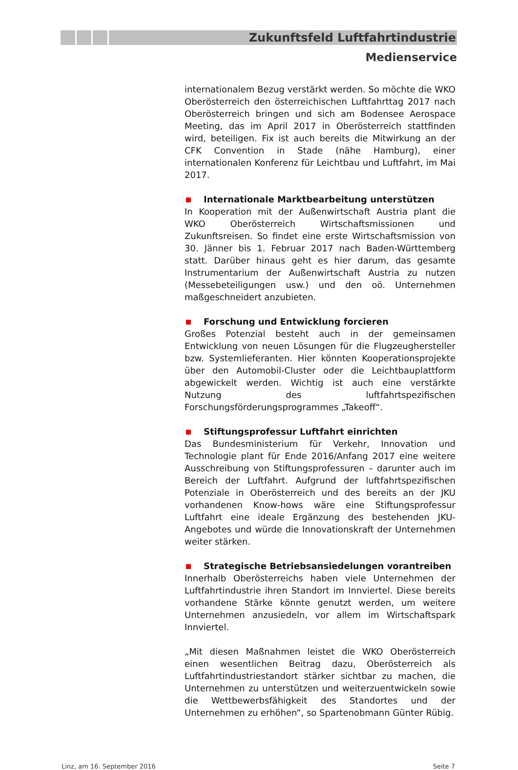Zukunftsfeld Luftfahrtindustrie
Medienservice
internationalem Bezug verstärkt werden. So möchte die WKO Oberösterreich den österreichischen Luftfahrttag 2017 nach Oberösterreich bringen und sich am Bodensee Aerospace Meeting, das im April 2017 in Oberösterreich stattfinden wird, beteiligen. Fix ist auch bereits die Mitwirkung an der CFK Convention in Stade (nähe Hamburg), einer internationalen Konferenz für Leichtbau und Luftfahrt, im Mai 2017.
Internationale Marktbearbeitung unterstützen
In Kooperation mit der Außenwirtschaft Austria plant die WKO Oberösterreich Wirtschaftsmissionen und Zukunftsreisen. So findet eine erste Wirtschaftsmission von 30. Jänner bis 1. Februar 2017 nach Baden-Württemberg statt. Darüber hinaus geht es hier darum, das gesamte Instrumentarium der Außenwirtschaft Austria zu nutzen (Messebeteiligungen usw.) und den oö. Unternehmen maßgeschneidert anzubieten.
Forschung und Entwicklung forcieren
Großes Potenzial besteht auch in der gemeinsamen Entwicklung von neuen Lösungen für die Flugzeughersteller bzw. Systemlieferanten. Hier könnten Kooperationsprojekte über den Automobil-Cluster oder die Leichtbauplattform abgewickelt werden. Wichtig ist auch eine verstärkte Nutzung des luftfahrtspezifischen Forschungsförderungsprogrammes „Takeoff“.
Stiftungsprofessur Luftfahrt einrichten
Das Bundesministerium für Verkehr, Innovation und Technologie plant für Ende 2016/Anfang 2017 eine weitere Ausschreibung von Stiftungsprofessuren – darunter auch im Bereich der Luftfahrt. Aufgrund der luftfahrtspezifischen Potenziale in Oberösterreich und des bereits an der JKU vorhandenen Know-hows wäre eine Stiftungsprofessur Luftfahrt eine ideale Ergänzung des bestehenden JKU-Angebotes und würde die Innovationskraft der Unternehmen weiter stärken.
Strategische Betriebsansiedelungen vorantreiben
Innerhalb Oberösterreichs haben viele Unternehmen der Luftfahrtindustrie ihren Standort im Innviertel. Diese bereits vorhandene Stärke könnte genutzt werden, um weitere Unternehmen anzusiedeln, vor allem im Wirtschaftspark Innviertel.
„Mit diesen Maßnahmen leistet die WKO Oberösterreich einen wesentlichen Beitrag dazu, Oberösterreich als Luftfahrtindustriestandort stärker sichtbar zu machen, die Unternehmen zu unterstützen und weiterzuentwickeln sowie die Wettbewerbsfähigkeit des Standortes und der Unternehmen zu erhöhen“, so Spartenobmann Günter Rübig.
Linz, am 16. September 2016 Seite 7